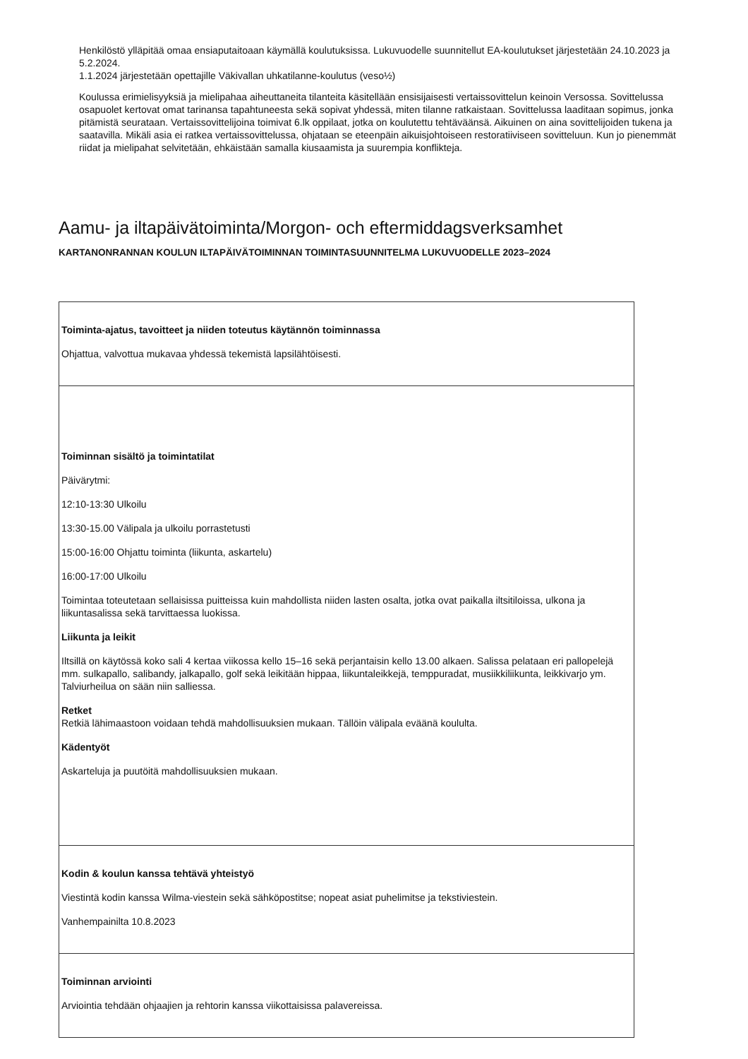Henkilöstö ylläpitää omaa ensiaputaitoaan käymällä koulutuksissa. Lukuvuodelle suunnitellut EA-koulutukset järjestetään 24.10.2023 ja 5.2.2024.
1.1.2024 järjestetään opettajille Väkivallan uhkatilanne-koulutus (veso½)
Koulussa erimielisyyksiä ja mielipahaa aiheuttaneita tilanteita käsitellään ensisijaisesti vertaissovittelun keinoin Versossa. Sovittelussa osapuolet kertovat omat tarinansa tapahtuneesta sekä sopivat yhdessä, miten tilanne ratkaistaan. Sovittelussa laaditaan sopimus, jonka pitämistä seurataan. Vertaissovittelijoina toimivat 6.lk oppilaat, jotka on koulutettu tehtäväänsä. Aikuinen on aina sovittelijoiden tukena ja saatavilla. Mikäli asia ei ratkea vertaissovittelussa, ohjataan se eteenpäin aikuisjohtoiseen restoratiiviseen sovitteluun. Kun jo pienemmät riidat ja mielipahat selvitetään, ehkäistään samalla kiusaamista ja suurempia konflikteja.
Aamu- ja iltapäivätoiminta/Morgon- och eftermiddagsverksamhet
KARTANONRANNAN KOULUN ILTAPÄIVÄTOIMINNAN TOIMINTASUUNNITELMA LUKUVUODELLE 2023–2024
| Toiminta-ajatus, tavoitteet ja niiden toteutus käytännön toiminnassa Ohjattua, valvottua mukavaa yhdessä tekemistä lapsilähtöisesti. |
| Toiminnan sisältö ja toimintatilat Päivärytmi: 12:10-13:30 Ulkoilu 13:30-15.00 Välipala ja ulkoilu porrastetusti 15:00-16:00 Ohjattu toiminta (liikunta, askartelu) 16:00-17:00 Ulkoilu Toimintaa toteutetaan sellaisissa puitteissa kuin mahdollista niiden lasten osalta, jotka ovat paikalla iltsitiloissa, ulkona ja liikuntasalissa sekä tarvittaessa luokissa. Liikunta ja leikit Iltsillä on käytössä koko sali 4 kertaa viikossa kello 15–16 sekä perjantaisin kello 13.00 alkaen. Salissa pelataan eri pallopelejä mm. sulkapallo, salibandy, jalkapallo, golf sekä leikitään hippaa, liikuntaleikkejä, temppuradat, musiikkiliikunta, leikkivarjo ym. Talviurheilua on sään niin salliessa. Retket Retkiä lähimaastoon voidaan tehdä mahdollisuuksien mukaan. Tällöin välipala eväänä koululta. Kädentyöt Askarteluja ja puutöitä mahdollisuuksien mukaan. |
| Kodin & koulun kanssa tehtävä yhteistyö Viestintä kodin kanssa Wilma-viestein sekä sähköpostitse; nopeat asiat puhelimitse ja tekstiviestein. Vanhempainilta 10.8.2023 |
| Toiminnan arviointi Arviointia tehdään ohjaajien ja rehtorin kanssa viikottaisissa palavereissa. |